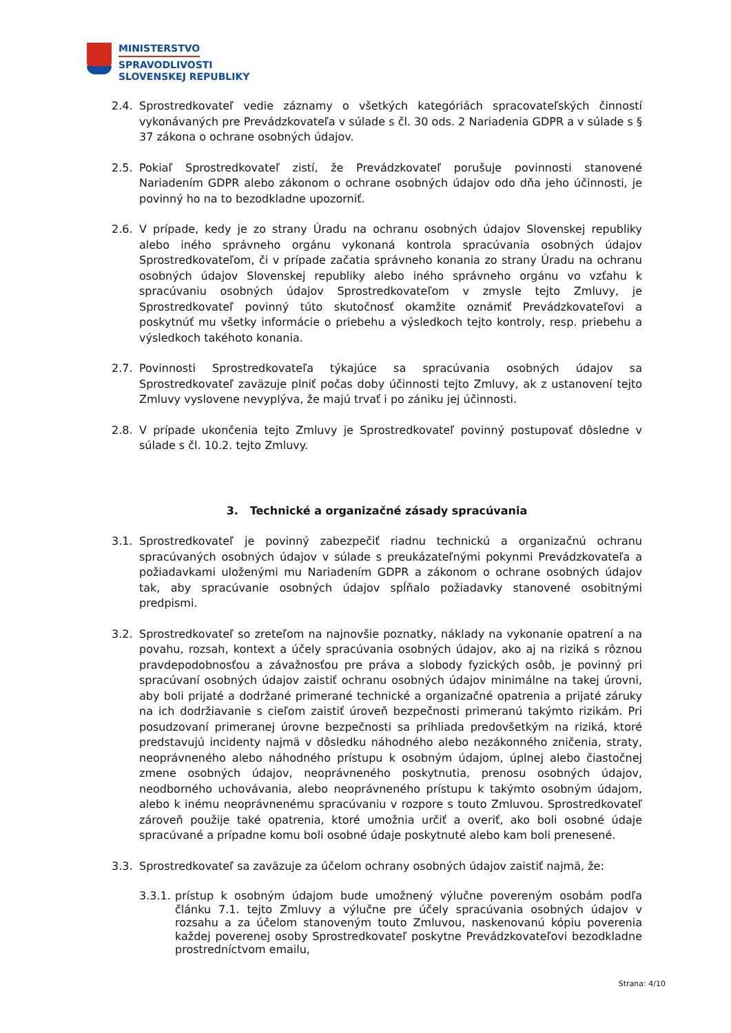MINISTERSTVO
SPRAVODLIVOSTI
SLOVENSKEJ REPUBLIKY
2.4. Sprostredkovateľ vedie záznamy o všetkých kategóriách spracovateľských činností vykonávaných pre Prevádzkovateľa v súlade s čl. 30 ods. 2 Nariadenia GDPR a v súlade s § 37 zákona o ochrane osobných údajov.
2.5. Pokiaľ Sprostredkovateľ zistí, že Prevádzkovateľ porušuje povinnosti stanovené Nariadením GDPR alebo zákonom o ochrane osobných údajov odo dňa jeho účinnosti, je povinný ho na to bezodkladne upozorniť.
2.6. V prípade, kedy je zo strany Úradu na ochranu osobných údajov Slovenskej republiky alebo iného správneho orgánu vykonaná kontrola spracúvania osobných údajov Sprostredkovateľom, či v prípade začatia správneho konania zo strany Úradu na ochranu osobných údajov Slovenskej republiky alebo iného správneho orgánu vo vzťahu k spracúvaniu osobných údajov Sprostredkovateľom v zmysle tejto Zmluvy, je Sprostredkovateľ povinný túto skutočnosť okamžite oznámiť Prevádzkovateľovi a poskytnúť mu všetky informácie o priebehu a výsledkoch tejto kontroly, resp. priebehu a výsledkoch takéhoto konania.
2.7. Povinnosti Sprostredkovateľa týkajúce sa spracúvania osobných údajov sa Sprostredkovateľ zaväzuje plniť počas doby účinnosti tejto Zmluvy, ak z ustanovení tejto Zmluvy vyslovene nevyplýva, že majú trvať i po zániku jej účinnosti.
2.8. V prípade ukončenia tejto Zmluvy je Sprostredkovateľ povinný postupovať dôsledne v súlade s čl. 10.2. tejto Zmluvy.
3. Technické a organizačné zásady spracúvania
3.1. Sprostredkovateľ je povinný zabezpečiť riadnu technickú a organizačnú ochranu spracúvaných osobných údajov v súlade s preukázateľnými pokynmi Prevádzkovateľa a požiadavkami uloženými mu Nariadením GDPR a zákonom o ochrane osobných údajov tak, aby spracúvanie osobných údajov spĺňalo požiadavky stanovené osobitnými predpismi.
3.2. Sprostredkovateľ so zreteľom na najnovšie poznatky, náklady na vykonanie opatrení a na povahu, rozsah, kontext a účely spracúvania osobných údajov, ako aj na riziká s rôznou pravdepodobnosťou a závažnosťou pre práva a slobody fyzických osôb, je povinný pri spracúvaní osobných údajov zaistiť ochranu osobných údajov minimálne na takej úrovni, aby boli prijaté a dodržané primerané technické a organizačné opatrenia a prijaté záruky na ich dodržiavanie s cieľom zaistiť úroveň bezpečnosti primeranú takýmto rizikám. Pri posudzovaní primeranej úrovne bezpečnosti sa prihliada predovšetkým na riziká, ktoré predstavujú incidenty najmä v dôsledku náhodného alebo nezákonného zničenia, straty, neoprávneného alebo náhodného prístupu k osobným údajom, úplnej alebo čiastočnej zmene osobných údajov, neoprávneného poskytnutia, prenosu osobných údajov, neodborného uchovávania, alebo neoprávneného prístupu k takýmto osobným údajom, alebo k inému neoprávnenému spracúvaniu v rozpore s touto Zmluvou. Sprostredkovateľ zároveň použije také opatrenia, ktoré umožnia určiť a overiť, ako boli osobné údaje spracúvané a prípadne komu boli osobné údaje poskytnuté alebo kam boli prenesené.
3.3. Sprostredkovateľ sa zaväzuje za účelom ochrany osobných údajov zaistiť najmä, že:
3.3.1. prístup k osobným údajom bude umožnený výlučne povereným osobám podľa článku 7.1. tejto Zmluvy a výlučne pre účely spracúvania osobných údajov v rozsahu a za účelom stanoveným touto Zmluvou, naskenovanú kópiu poverenia každej poverenej osoby Sprostredkovateľ poskytne Prevádzkovateľovi bezodkladne prostredníctvom emailu,
Strana: 4/10